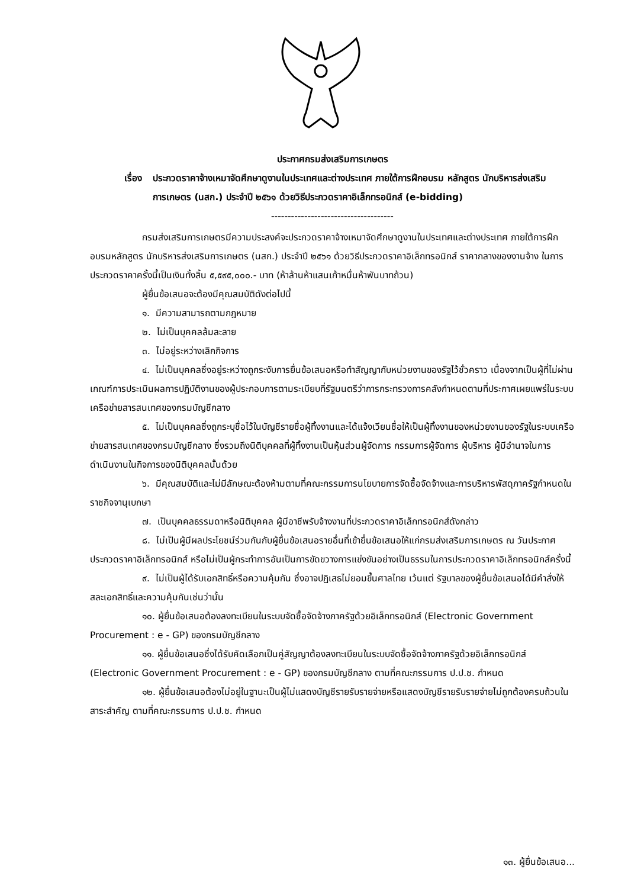ประกาศกรมส่งเสริมการเกษตร
เรื่อง ประกวดราคาจ้างเหมาจัดศึกษาดูงานในประเทศและต่างประเทศ ภายใต้การฝึกอบรม หลักสูตร นักบริหารส่งเสริมการเกษตร (นสก.) ประจำปี ๒๕๖๑ ด้วยวิธีประกวดราคาอิเล็กทรอนิกส์ (e-bidding)
-------------------------------------
กรมส่งเสริมการเกษตรมีความประสงค์จะประกวดราคาจ้างเหมาจัดศึกษาดูงานในประเทศและต่างประเทศ ภายใต้การฝึกอบรมหลักสูตร นักบริหารส่งเสริมการเกษตร (นสก.) ประจำปี ๒๕๖๑ ด้วยวิธีประกวดราคาอิเล็กทรอนิกส์ ราคากลางของงานจ้าง ในการประกวดราคาครั้งนี้เป็นเงินทั้งสิ้น ๕,๕๙๕,๐๐๐.- บาท (ห้าล้านห้าแสนเก้าหมื่นห้าพันบาทถ้วน)
ผู้ยื่นข้อเสนอจะต้องมีคุณสมบัติดังต่อไปนี้
๑. มีความสามารถตามกฎหมาย
๒. ไม่เป็นบุคคลล้มละลาย
๓. ไม่อยู่ระหว่างเลิกกิจการ
๔. ไม่เป็นบุคคลซึ่งอยู่ระหว่างถูกระงับการยื่นข้อเสนอหรือทำสัญญากับหน่วยงานของรัฐไว้ชั่วคราว เนื่องจากเป็นผู้ที่ไม่ผ่านเกณฑ์การประเมินผลการปฏิบัติงานของผู้ประกอบการตามระเบียบที่รัฐมนตรีว่าการกระทรวงการคลังกำหนดตามที่ประกาศเผยแพร่ในระบบเครือข่ายสารสนเทศของกรมบัญชีกลาง
๕. ไม่เป็นบุคคลซึ่งถูกระบุชื่อไว้ในบัญชีรายชื่อผู้ทิ้งงานและได้แจ้งเวียนชื่อให้เป็นผู้ทิ้งงานของหน่วยงานของรัฐในระบบเครือข่ายสารสนเทศของกรมบัญชีกลาง ซึ่งรวมถึงนิติบุคคลที่ผู้ทิ้งงานเป็นหุ้นส่วนผู้จัดการ กรรมการผู้จัดการ ผู้บริหาร ผู้มีอำนาจในการดำเนินงานในกิจการของนิติบุคคลนั้นด้วย
๖. มีคุณสมบัติและไม่มีลักษณะต้องห้ามตามที่คณะกรรมการนโยบายการจัดซื้อจัดจ้างและการบริหารพัสดุภาครัฐกำหนดในราชกิจจานุเบกษา
๗. เป็นบุคคลธรรมดาหรือนิติบุคคล ผู้มีอาชีพรับจ้างงานที่ประกวดราคาอิเล็กทรอนิกส์ดังกล่าว
๘. ไม่เป็นผู้มีผลประโยชน์ร่วมกันกับผู้ยื่นข้อเสนอรายอื่นที่เข้ายื่นข้อเสนอให้แก่กรมส่งเสริมการเกษตร ณ วันประกาศประกวดราคาอิเล็กทรอนิกส์ หรือไม่เป็นผู้กระทำการอันเป็นการขัดขวางการแข่งขันอย่างเป็นธรรมในการประกวดราคาอิเล็กทรอนิกส์ครั้งนี้
๙. ไม่เป็นผู้ได้รับเอกสิทธิ์หรือความคุ้มกัน ซึ่งอาจปฏิเสธไม่ยอมขึ้นศาลไทย เว้นแต่ รัฐบาลของผู้ยื่นข้อเสนอได้มีคำสั่งให้สละเอกสิทธิ์และความคุ้มกันเช่นว่านั้น
๑๐. ผู้ยื่นข้อเสนอต้องลงทะเบียนในระบบจัดซื้อจัดจ้างภาครัฐด้วยอิเล็กทรอนิกส์ (Electronic Government Procurement : e - GP) ของกรมบัญชีกลาง
๑๑. ผู้ยื่นข้อเสนอซึ่งได้รับคัดเลือกเป็นคู่สัญญาต้องลงทะเบียนในระบบจัดซื้อจัดจ้างภาครัฐด้วยอิเล็กทรอนิกส์ (Electronic Government Procurement : e - GP) ของกรมบัญชีกลาง ตามที่คณะกรรมการ ป.ป.ช. กำหนด
๑๒. ผู้ยื่นข้อเสนอต้องไม่อยู่ในฐานะเป็นผู้ไม่แสดงบัญชีรายรับรายจ่ายหรือแสดงบัญชีรายรับรายจ่ายไม่ถูกต้องครบถ้วนในสาระสำคัญ ตามที่คณะกรรมการ ป.ป.ช. กำหนด
๑๓. ผู้ยื่นข้อเสนอ...